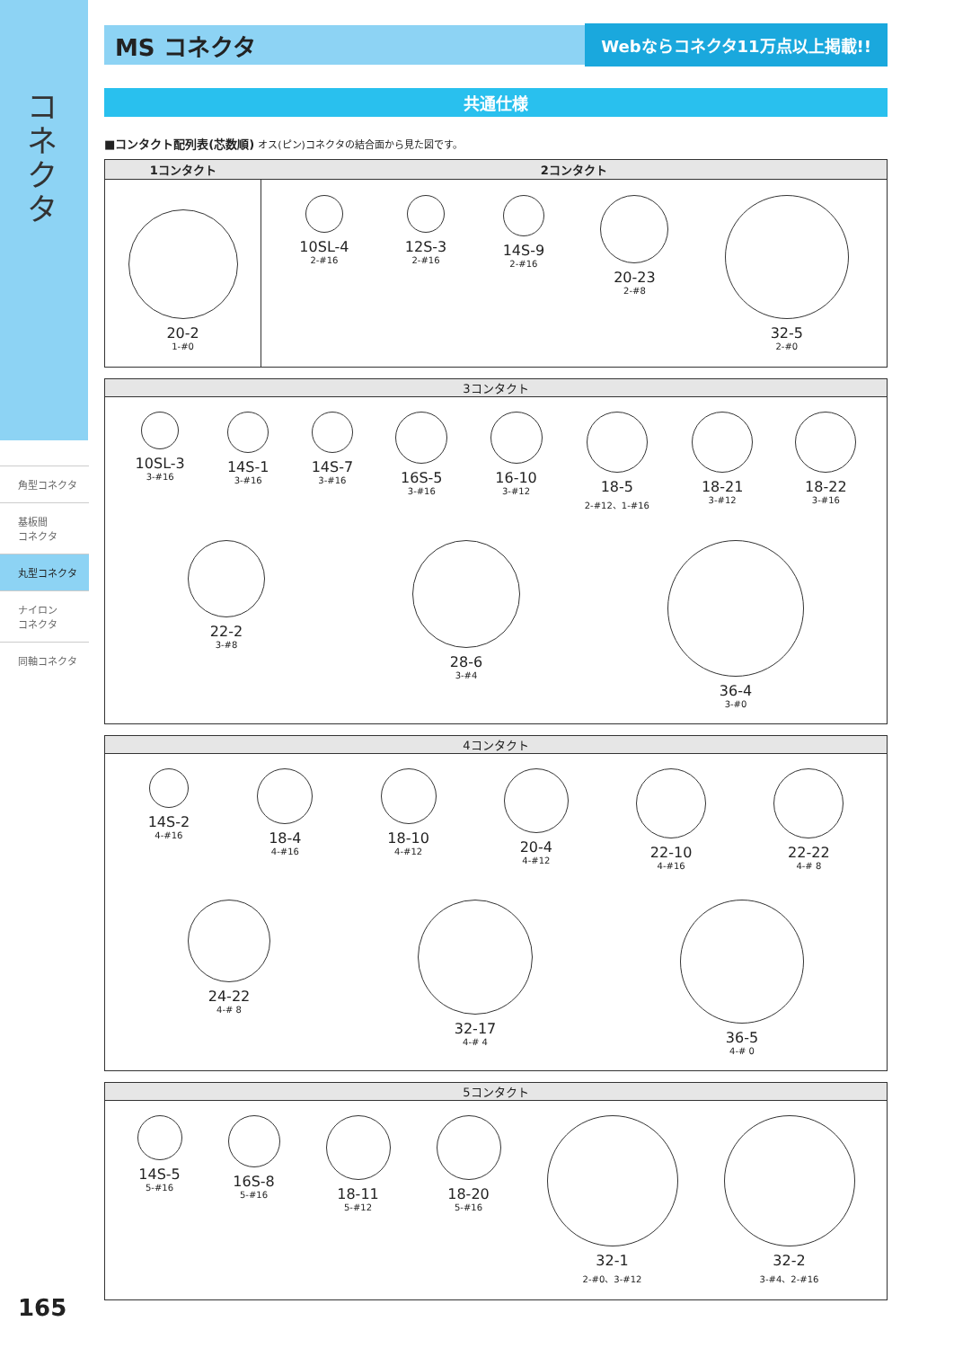コネクタ
角型コネクタ
基板間
コネクタ
丸型コネクタ
ナイロン
コネクタ
同軸コネクタ
MS コネクタ
Webならコネクタ11万点以上掲載!!
共通仕様
■コンタクト配列表(芯数順) オス(ピン)コネクタの結合面から見た図です。
| 1コンタクト | 2コンタクト |
| --- | --- |
| 20-2 1-#0 | 10SL-4 2-#16 12S-3 2-#16 14S-9 2-#16 20-23 2-#8 32-5 2-#0 |
3コンタクト
10SL-3
3-#16
14S-1
3-#16
14S-7
3-#16
16S-5
3-#16
16-10
3-#12
18-5
2-#12、1-#16
18-21
3-#12
18-22
3-#16
22-2
3-#8
28-6
3-#4
36-4
3-#0
4コンタクト
14S-2
4-#16
18-4
4-#16
18-10
4-#12
20-4
4-#12
22-10
4-#16
22-22
4-# 8
24-22
4-# 8
32-17
4-# 4
36-5
4-# 0
5コンタクト
14S-5
5-#16
16S-8
5-#16
18-11
5-#12
18-20
5-#16
32-1
2-#0、3-#12
32-2
3-#4、2-#16
165